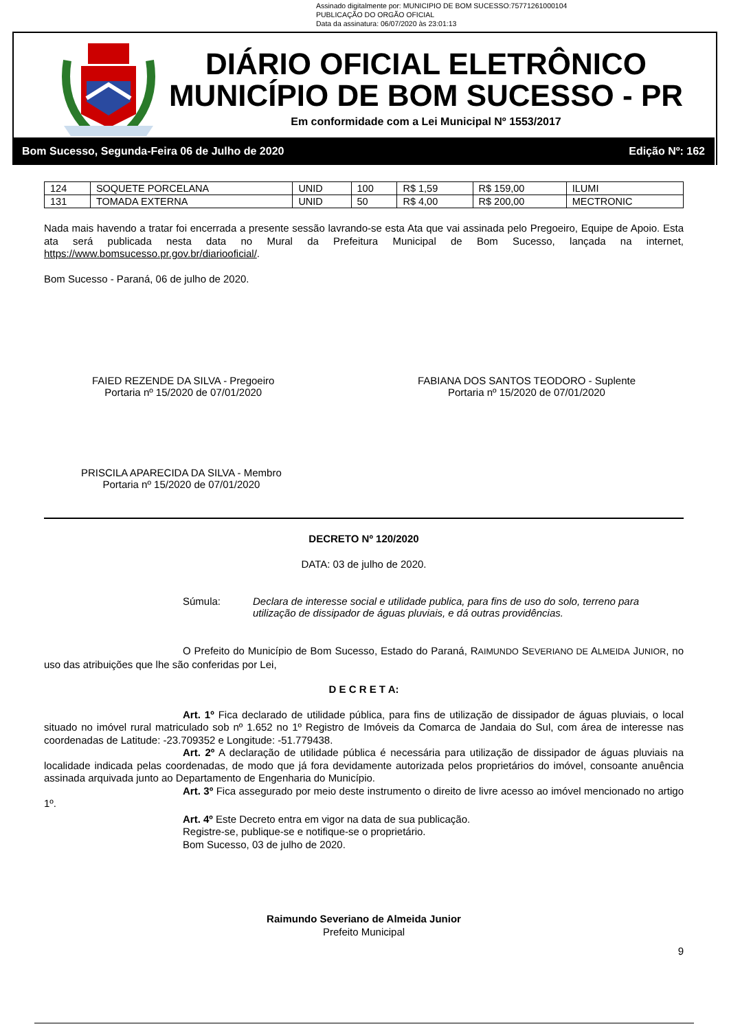Assinado digitalmente por: MUNICIPIO DE BOM SUCESSO:75771261000104
PUBLICAÇÃO DO ORGÃO OFICIAL
Data da assinatura: 06/07/2020 às 23:01:13
DIÁRIO OFICIAL ELETRÔNICO
MUNICÍPIO DE BOM SUCESSO - PR
Em conformidade com a Lei Municipal Nº 1553/2017
Bom Sucesso, Segunda-Feira 06 de Julho de 2020 Edição Nº: 162
| 124 | SOQUETE PORCELANA | UNID | 100 | R$ 1,59 | R$ 159,00 | ILUMI |
| 131 | TOMADA EXTERNA | UNID | 50 | R$ 4,00 | R$ 200,00 | MECTRONIC |
Nada mais havendo a tratar foi encerrada a presente sessão lavrando-se esta Ata que vai assinada pelo Pregoeiro, Equipe de Apoio. Esta ata será publicada nesta data no Mural da Prefeitura Municipal de Bom Sucesso, lançada na internet, https://www.bomsucesso.pr.gov.br/diariooficial/.
Bom Sucesso - Paraná, 06 de julho de 2020.
FAIED REZENDE DA SILVA - Pregoeiro
Portaria nº 15/2020 de 07/01/2020
FABIANA DOS SANTOS TEODORO - Suplente
Portaria nº 15/2020 de 07/01/2020
PRISCILA APARECIDA DA SILVA - Membro
Portaria nº 15/2020 de 07/01/2020
DECRETO Nº 120/2020
DATA: 03 de julho de 2020.
Súmula: Declara de interesse social e utilidade publica, para fins de uso do solo, terreno para utilização de dissipador de águas pluviais, e dá outras providências.
O Prefeito do Município de Bom Sucesso, Estado do Paraná, RAIMUNDO SEVERIANO DE ALMEIDA JUNIOR, no uso das atribuições que lhe são conferidas por Lei,
D E C R E T A:
Art. 1º Fica declarado de utilidade pública, para fins de utilização de dissipador de águas pluviais, o local situado no imóvel rural matriculado sob nº 1.652 no 1º Registro de Imóveis da Comarca de Jandaia do Sul, com área de interesse nas coordenadas de Latitude: -23.709352 e Longitude: -51.779438.
Art. 2º A declaração de utilidade pública é necessária para utilização de dissipador de águas pluviais na localidade indicada pelas coordenadas, de modo que já fora devidamente autorizada pelos proprietários do imóvel, consoante anuência assinada arquivada junto ao Departamento de Engenharia do Município.
Art. 3º Fica assegurado por meio deste instrumento o direito de livre acesso ao imóvel mencionado no artigo 1º.
Art. 4º Este Decreto entra em vigor na data de sua publicação.
Registre-se, publique-se e notifique-se o proprietário.
Bom Sucesso, 03 de julho de 2020.
Raimundo Severiano de Almeida Junior
Prefeito Municipal
9